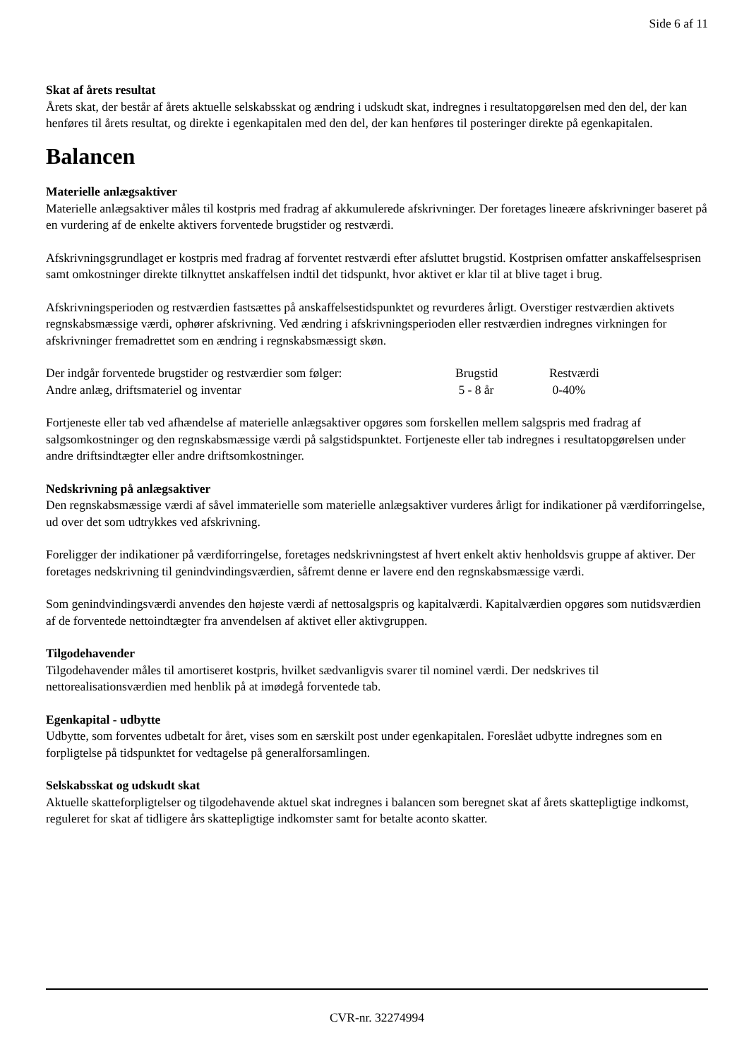Side 6 af 11
Skat af årets resultat
Årets skat, der består af årets aktuelle selskabsskat og ændring i udskudt skat, indregnes i resultatopgørelsen med den del, der kan henføres til årets resultat, og direkte i egenkapitalen med den del, der kan henføres til posteringer direkte på egenkapitalen.
Balancen
Materielle anlægsaktiver
Materielle anlægsaktiver måles til kostpris med fradrag af akkumulerede afskrivninger. Der foretages lineære afskrivninger baseret på en vurdering af de enkelte aktivers forventede brugstider og restværdi.
Afskrivningsgrundlaget er kostpris med fradrag af forventet restværdi efter afsluttet brugstid. Kostprisen omfatter anskaffelsesprisen samt omkostninger direkte tilknyttet anskaffelsen indtil det tidspunkt, hvor aktivet er klar til at blive taget i brug.
Afskrivningsperioden og restværdien fastsættes på anskaffelsestidspunktet og revurderes årligt. Overstiger restværdien aktivets regnskabsmæssige værdi, ophører afskrivning. Ved ændring i afskrivningsperioden eller restværdien indregnes virkningen for afskrivninger fremadrettet som en ændring i regnskabsmæssigt skøn.
| Der indgår forventede brugstider og restværdier som følger: | Brugstid | Restværdi |
| --- | --- | --- |
| Andre anlæg, driftsmateriel og inventar | 5 - 8 år | 0-40% |
Fortjeneste eller tab ved afhændelse af materielle anlægsaktiver opgøres som forskellen mellem salgspris med fradrag af salgsomkostninger og den regnskabsmæssige værdi på salgstidspunktet. Fortjeneste eller tab indregnes i resultatopgørelsen under andre driftsindtægter eller andre driftsomkostninger.
Nedskrivning på anlægsaktiver
Den regnskabsmæssige værdi af såvel immaterielle som materielle anlægsaktiver vurderes årligt for indikationer på værdiforringelse, ud over det som udtrykkes ved afskrivning.
Foreligger der indikationer på værdiforringelse, foretages nedskrivningstest af hvert enkelt aktiv henholdsvis gruppe af aktiver. Der foretages nedskrivning til genindvindingsværdien, såfremt denne er lavere end den regnskabsmæssige værdi.
Som genindvindingsværdi anvendes den højeste værdi af nettosalgspris og kapitalværdi. Kapitalværdien opgøres som nutidsværdien af de forventede nettoindtægter fra anvendelsen af aktivet eller aktivgruppen.
Tilgodehavender
Tilgodehavender måles til amortiseret kostpris, hvilket sædvanligvis svarer til nominel værdi. Der nedskrives til nettorealisationsværdien med henblik på at imødegå forventede tab.
Egenkapital - udbytte
Udbytte, som forventes udbetalt for året, vises som en særskilt post under egenkapitalen. Foreslået udbytte indregnes som en forpligtelse på tidspunktet for vedtagelse på generalforsamlingen.
Selskabsskat og udskudt skat
Aktuelle skatteforpligtelser og tilgodehavende aktuel skat indregnes i balancen som beregnet skat af årets skattepligtige indkomst, reguleret for skat af tidligere års skattepligtige indkomster samt for betalte aconto skatter.
CVR-nr. 32274994